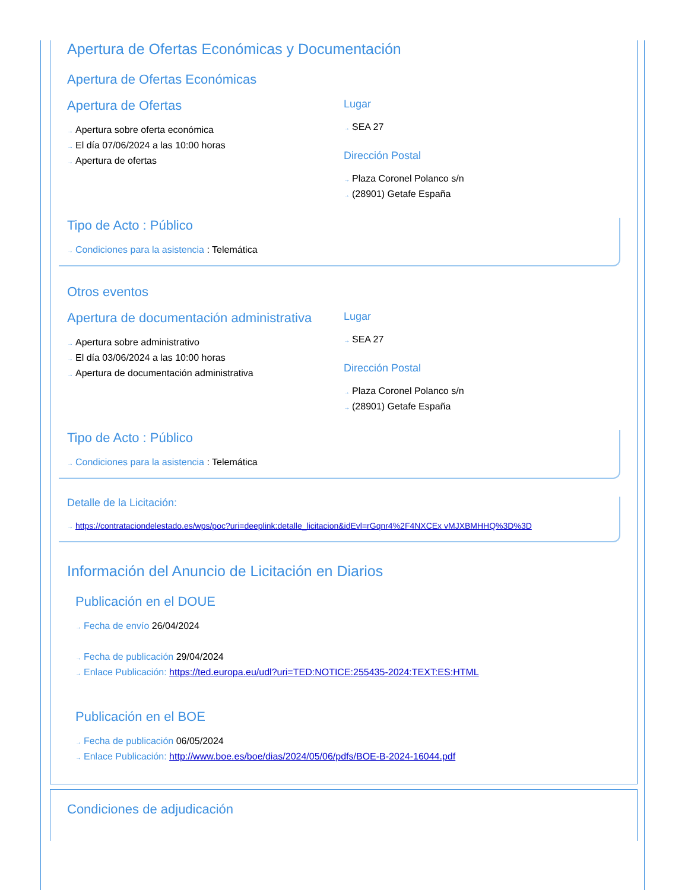Apertura de Ofertas Económicas y Documentación
Apertura de Ofertas Económicas
Apertura de Ofertas
→ Apertura sobre oferta económica
→ El día 07/06/2024 a las 10:00 horas
→ Apertura de ofertas
Lugar
→ SEA 27
Dirección Postal
→ Plaza Coronel Polanco s/n
→ (28901) Getafe España
Tipo de Acto : Público
→ Condiciones para la asistencia : Telemática
Otros eventos
Apertura de documentación administrativa
→ Apertura sobre administrativo
→ El día 03/06/2024 a las 10:00 horas
→ Apertura de documentación administrativa
Lugar
→ SEA 27
Dirección Postal
→ Plaza Coronel Polanco s/n
→ (28901) Getafe España
Tipo de Acto : Público
→ Condiciones para la asistencia : Telemática
Detalle de la Licitación:
→ https://contrataciondelestado.es/wps/poc?uri=deeplink:detalle_licitacion&idEvl=rGqnr4%2F4NXCEx vMJXBMHHQ%3D%3D
Información del Anuncio de Licitación en Diarios
Publicación en el DOUE
→ Fecha de envío 26/04/2024
→ Fecha de publicación 29/04/2024
→ Enlace Publicación: https://ted.europa.eu/udl?uri=TED:NOTICE:255435-2024:TEXT:ES:HTML
Publicación en el BOE
→ Fecha de publicación 06/05/2024
→ Enlace Publicación: http://www.boe.es/boe/dias/2024/05/06/pdfs/BOE-B-2024-16044.pdf
Condiciones de adjudicación